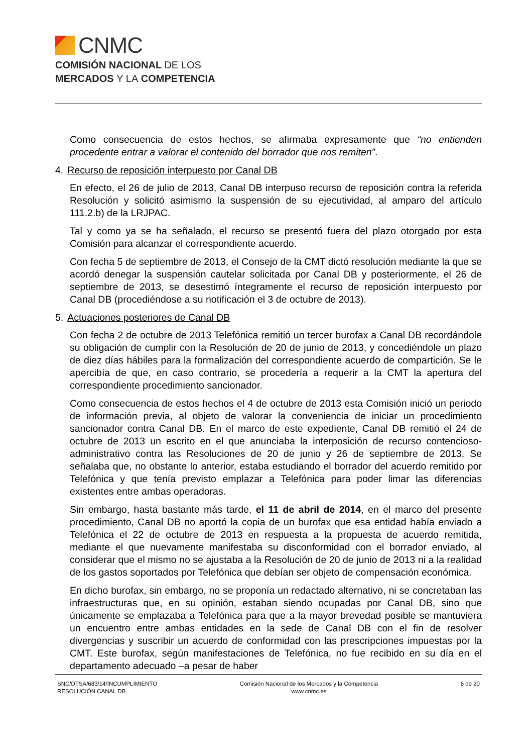CNMC
COMISIÓN NACIONAL DE LOS
MERCADOS Y LA COMPETENCIA
Como consecuencia de estos hechos, se afirmaba expresamente que “no entienden procedente entrar a valorar el contenido del borrador que nos remiten”.
4. Recurso de reposición interpuesto por Canal DB
En efecto, el 26 de julio de 2013, Canal DB interpuso recurso de reposición contra la referida Resolución y solicitó asimismo la suspensión de su ejecutividad, al amparo del artículo 111.2.b) de la LRJPAC.
Tal y como ya se ha señalado, el recurso se presentó fuera del plazo otorgado por esta Comisión para alcanzar el correspondiente acuerdo.
Con fecha 5 de septiembre de 2013, el Consejo de la CMT dictó resolución mediante la que se acordó denegar la suspensión cautelar solicitada por Canal DB y posteriormente, el 26 de septiembre de 2013, se desestimó íntegramente el recurso de reposición interpuesto por Canal DB (procediéndose a su notificación el 3 de octubre de 2013).
5. Actuaciones posteriores de Canal DB
Con fecha 2 de octubre de 2013 Telefónica remitió un tercer burofax a Canal DB recordándole su obligación de cumplir con la Resolución de 20 de junio de 2013, y concediéndole un plazo de diez días hábiles para la formalización del correspondiente acuerdo de compartición. Se le apercibía de que, en caso contrario, se procedería a requerir a la CMT la apertura del correspondiente procedimiento sancionador.
Como consecuencia de estos hechos el 4 de octubre de 2013 esta Comisión inició un periodo de información previa, al objeto de valorar la conveniencia de iniciar un procedimiento sancionador contra Canal DB. En el marco de este expediente, Canal DB remitió el 24 de octubre de 2013 un escrito en el que anunciaba la interposición de recurso contencioso-administrativo contra las Resoluciones de 20 de junio y 26 de septiembre de 2013. Se señalaba que, no obstante lo anterior, estaba estudiando el borrador del acuerdo remitido por Telefónica y que tenía previsto emplazar a Telefónica para poder limar las diferencias existentes entre ambas operadoras.
Sin embargo, hasta bastante más tarde, el 11 de abril de 2014, en el marco del presente procedimiento, Canal DB no aportó la copia de un burofax que esa entidad había enviado a Telefónica el 22 de octubre de 2013 en respuesta a la propuesta de acuerdo remitida, mediante el que nuevamente manifestaba su disconformidad con el borrador enviado, al considerar que el mismo no se ajustaba a la Resolución de 20 de junio de 2013 ni a la realidad de los gastos soportados por Telefónica que debían ser objeto de compensación económica.
En dicho burofax, sin embargo, no se proponía un redactado alternativo, ni se concretaban las infraestructuras que, en su opinión, estaban siendo ocupadas por Canal DB, sino que únicamente se emplazaba a Telefónica para que a la mayor brevedad posible se mantuviera un encuentro entre ambas entidades en la sede de Canal DB con el fin de resolver divergencias y suscribir un acuerdo de conformidad con las prescripciones impuestas por la CMT. Este burofax, según manifestaciones de Telefónica, no fue recibido en su día en el departamento adecuado –a pesar de haber
SNC/DTSA/683/14/INCUMPLIMIENTO
RESOLUCIÓN CANAL DB
Comisión Nacional de los Mercados y la Competencia
www.cnmc.es
6 de 20